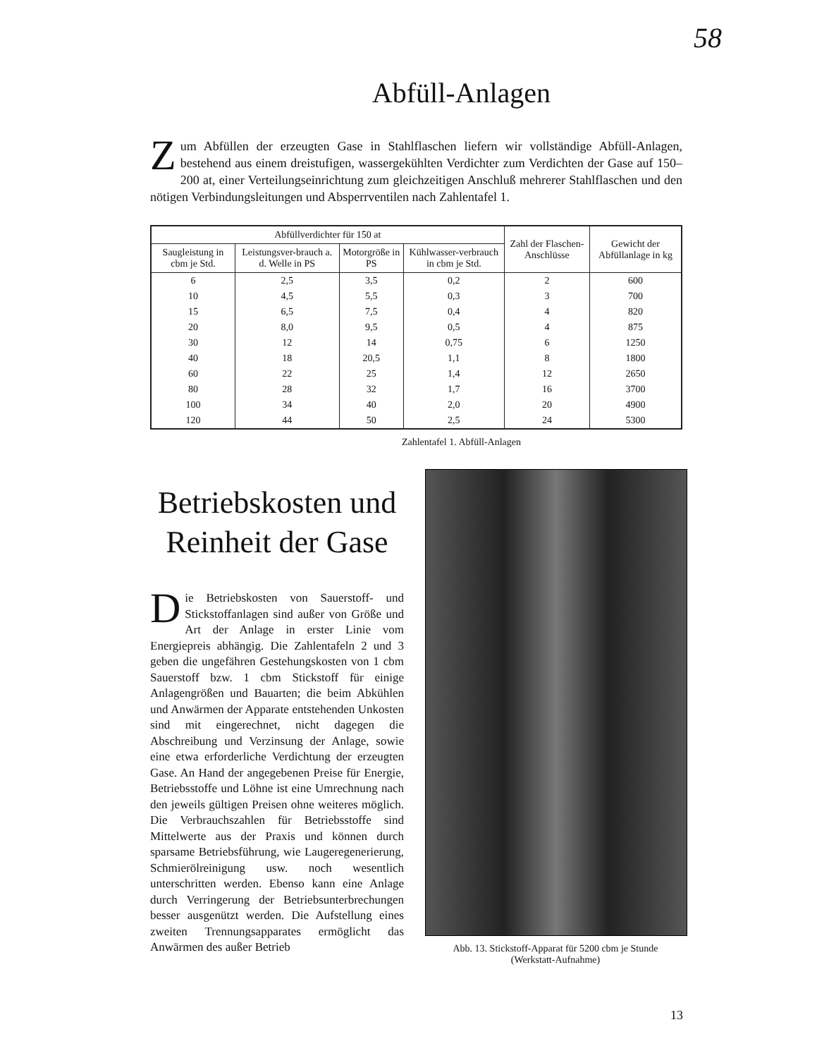58
Abfüll-Anlagen
Zum Abfüllen der erzeugten Gase in Stahlflaschen liefern wir vollständige Abfüll-Anlagen, bestehend aus einem dreistufigen, wassergekühlten Verdichter zum Verdichten der Gase auf 150–200 at, einer Verteilungseinrichtung zum gleichzeitigen Anschluß mehrerer Stahlflaschen und den nötigen Verbindungsleitungen und Absperrventilen nach Zahlentafel 1.
| Abfüllverdichter für 150 at | | | | Zahl der Flaschen-Anschlüsse | Gewicht der Abfüllanlage in kg |
| --- | --- | --- | --- | --- | --- |
| Saugleistung in cbm je Std. | Leistungsver-brauch a. d. Welle in PS | Motorgröße in PS | Kühlwasser-verbrauch in cbm je Std. | | |
| 6 | 2,5 | 3,5 | 0,2 | 2 | 600 |
| 10 | 4,5 | 5,5 | 0,3 | 3 | 700 |
| 15 | 6,5 | 7,5 | 0,4 | 4 | 820 |
| 20 | 8,0 | 9,5 | 0,5 | 4 | 875 |
| 30 | 12 | 14 | 0,75 | 6 | 1250 |
| 40 | 18 | 20,5 | 1,1 | 8 | 1800 |
| 60 | 22 | 25 | 1,4 | 12 | 2650 |
| 80 | 28 | 32 | 1,7 | 16 | 3700 |
| 100 | 34 | 40 | 2,0 | 20 | 4900 |
| 120 | 44 | 50 | 2,5 | 24 | 5300 |
Zahlentafel 1. Abfüll-Anlagen
Betriebskosten und Reinheit der Gase
Die Betriebskosten von Sauerstoff- und Stickstoffanlagen sind außer von Größe und Art der Anlage in erster Linie vom Energiepreis abhängig. Die Zahlentafeln 2 und 3 geben die ungefähren Gestehungskosten von 1 cbm Sauerstoff bzw. 1 cbm Stickstoff für einige Anlagengrößen und Bauarten; die beim Abkühlen und Anwärmen der Apparate entstehenden Unkosten sind mit eingerechnet, nicht dagegen die Abschreibung und Verzinsung der Anlage, sowie eine etwa erforderliche Verdichtung der erzeugten Gase. An Hand der angegebenen Preise für Energie, Betriebsstoffe und Löhne ist eine Umrechnung nach den jeweils gültigen Preisen ohne weiteres möglich. Die Verbrauchszahlen für Betriebsstoffe sind Mittelwerte aus der Praxis und können durch sparsame Betriebsführung, wie Laugeregenerierung, Schmierölreinigung usw. noch wesentlich unterschritten werden. Ebenso kann eine Anlage durch Verringerung der Betriebsunterbrechungen besser ausgenützt werden. Die Aufstellung eines zweiten Trennungsapparates ermöglicht das Anwärmen des außer Betrieb
Abb. 13. Stickstoff-Apparat für 5200 cbm je Stunde
(Werkstatt-Aufnahme)
13